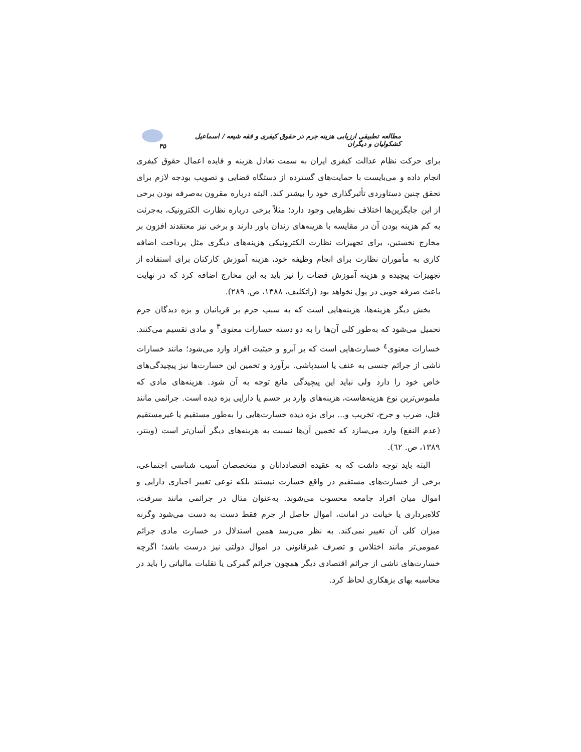مطالعه تطبیقی ارزیابی هزینه جرم در حقوق کیفری و فقه شیعه / اسماعیل کشکولیان و دیگران ۳۵
برای حرکت نظام عدالت کیفری ایران به سمت تعادل هزینه و فایده اعمال حقوق کیفری انجام داده و می‌بایست با حمایت‌های گسترده از دستگاه قضایی و تصویب بودجه لازم برای تحقق چنین دستاوردی تأثیرگذاری خود را بیشتر کند. البته درباره مقرون به‌صرفه بودن برخی از این جایگزین‌ها اختلاف نظرهایی وجود دارد؛ مثلاً برخی درباره نظارت الکترونیک، به‌جرئت به کم هزینه بودن آن در مقایسه با هزینه‌های زندان باور دارند و برخی نیز معتقدند افزون بر مخارج نخستین، برای تجهیزات نظارت الکترونیکی هزینه‌های دیگری مثل پرداخت اضافه کاری به مأموران نظارت برای انجام وظیفه خود، هزینه آموزش کارکنان برای استفاده از تجهیزات پیچیده و هزینه آموزش قضات را نیز باید به این مخارج اضافه کرد که در نهایت باعث صرفه جویی در پول نخواهد بود (راتکلیف، ۱۳۸۸، ص. ۲۸۹).
بخش دیگر هزینه‌ها، هزینه‌هایی است که به سبب جرم بر قربانیان و بزه دیدگان جرم تحمیل می‌شود که به‌طور کلی آن‌ها را به دو دسته خسارات معنوی<sup>۳</sup> و مادی تقسیم می‌کنند. خسارات معنوی<sup>٤</sup> خسارت‌هایی است که بر آبرو و حیثیت افراد وارد می‌شود؛ مانند خسارات ناشی از جرائم جنسی به عنف یا اسیدپاشی. برآورد و تخمین این خسارت‌ها نیز پیچیدگی‌های خاص خود را دارد ولی نباید این پیچیدگی مانع توجه به آن شود. هزینه‌های مادی که ملموس‌ترین نوع هزینه‌هاست، هزینه‌های وارد بر جسم یا دارایی بزه دیده است. جرائمی مانند قتل، ضرب و جرح، تخریب و... برای بزه دیده خسارت‌هایی را به‌طور مستقیم یا غیرمستقیم (عدم النفع) وارد می‌سازد که تخمین آن‌ها نسبت به هزینه‌های دیگر آسان‌تر است (وینتر، ۱۳۸۹، ص. ٦۲).
البته باید توجه داشت که به عقیده اقتصاددانان و متخصصان آسیب شناسی اجتماعی، برخی از خسارت‌های مستقیم در واقع خسارت نیستند بلکه نوعی تغییر اجباری دارایی و اموال میان افراد جامعه محسوب می‌شوند. به‌عنوان مثال در جرائمی مانند سرقت، کلاه‌برداری یا خیانت در امانت، اموال حاصل از جرم فقط دست به دست می‌شود وگرنه میزان کلی آن تغییر نمی‌کند. به نظر می‌رسد همین استدلال در خسارت مادی جرائم عمومی‌تر مانند اختلاس و تصرف غیرقانونی در اموال دولتی نیز درست باشد؛ اگرچه خسارت‌های ناشی از جرائم اقتصادی دیگر همچون جرائم گمرکی یا تقلبات مالیاتی را باید در محاسبه بهای بزهکاری لحاظ کرد.